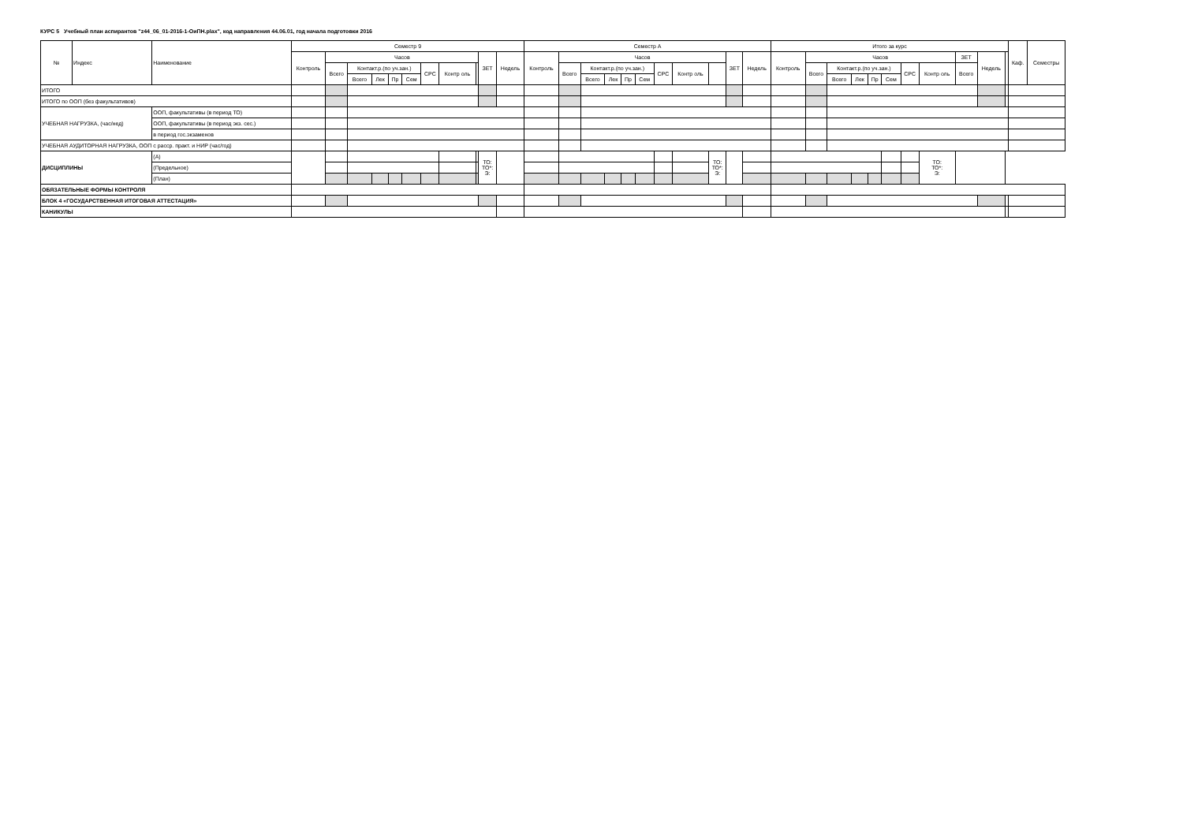КУРС 5 Учебный план аспирантов "z44_06_01-2016-1-ОиПН.plax", код направления 44.06.01, год начала подготовки 2016
| № | Индекс | Наименование | | Семестр 9 | | | | | | | | | | | Семестр А | | | | | | | | | | | Итого за курс | | | | | | | | | | | Каф. | Семестры |
| --- | --- | --- | --- | --- | --- | --- | --- | --- | --- | --- | --- | --- | --- | --- | --- | --- | --- | --- | --- | --- | --- | --- | --- | --- | --- | --- | --- | --- | --- | --- | --- | --- | --- | --- | --- | --- | --- | --- |
| | | | | Контроль | Часов | | | | | | | | ЗЕТ | Недель | Контроль | Часов | | | | | | | | ЗЕТ | Недель | Контроль | Часов | | | | | | | ЗЕТ | Недель | | | |
| | | | | | Всего | Контакт.р.(по уч.зан.) | | | | СРС | Контр оль | | | | | Всего | Контакт.р.(по уч.зан.) | | | | СРС | Контр оль | | | | | Всего | Контакт.р.(по уч.зан.) | | | | СРС | Контр оль | Всего | | | | |
| | | | | | | Всего | Лек | Пр | Сем | | | | | | | | Всего | Лек | Пр | Сем | | | | | | | | Всего | Лек | Пр | Сем | | | | | | | |
| ИТОГО | | | | | | | | | | | | | | | | | | | | | | | | | | | | | | | | | | | | | | |
| ИТОГО по ООП (без факультативов) | | | | | | | | | | | | | | | | | | | | | | | | | | | | | | | | | | | | | | |
| УЧЕБНАЯ НАГРУЗКА, (час/нед) | | ООП, факультативы (в период ТО) | | | | | | | | | | | | | | | | | | | | | | | | | | | | | | | | | | | | |
| | | ООП, факультативы (в период экз. сес.) | | | | | | | | | | | | | | | | | | | | | | | | | | | | | | | | | | | | |
| | | в период гос.экзаменов | | | | | | | | | | | | | | | | | | | | | | | | | | | | | | | | | | | | |
| УЧЕБНАЯ АУДИТОРНАЯ НАГРУЗКА, ООП с расср. практ. и НИР (час/год) | | | | | | | | | | | | | | | | | | | | | | | | | | | | | | | | | | | | | | |
| ДИСЦИПЛИНЫ | | | (А) | | | | | | | | | | ТО: ТО*: Э: | | | | | | | | | | ТО: ТО*: Э: | | | | | | | | | | ТО: ТО*: Э: | | | | | |
| | | | (Предельное) | | | | | | | | | | | | | | | | | | | | | | | | | | | | | | | | | | | |
| | | | (План) | | | | | | | | | | | | | | | | | | | | | | | | | | | | | | | | | | | |
| ОБЯЗАТЕЛЬНЫЕ ФОРМЫ КОНТРОЛЯ | | | | | | | | | | | | | | | | | | | | | | | | | | | | | | | | | | | | | | |
| БЛОК 4 «ГОСУДАРСТВЕННАЯ ИТОГОВАЯ АТТЕСТАЦИЯ» | | | | | | | | | | | | | | | | | | | | | | | | | | | | | | | | | | | | | | |
| КАНИКУЛЫ | | | | | | | | | | | | | | | | | | | | | | | | | | | | | | | | | | | | | | |